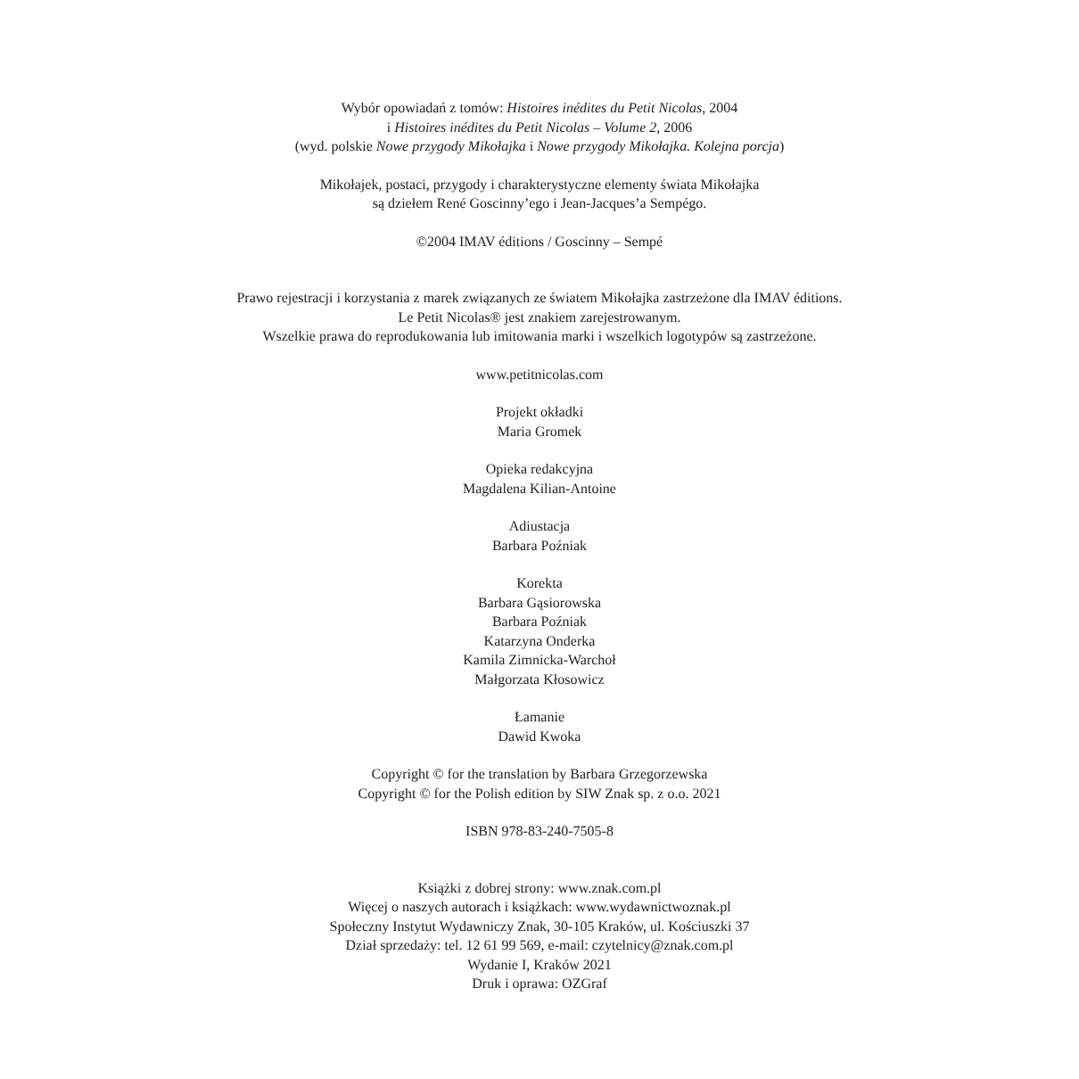Wybór opowiadań z tomów: Histoires inédites du Petit Nicolas, 2004
i Histoires inédites du Petit Nicolas – Volume 2, 2006
(wyd. polskie Nowe przygody Mikołajka i Nowe przygody Mikołajka. Kolejna porcja)
Mikołajek, postaci, przygody i charakterystyczne elementy świata Mikołajka
są dziełem René Goscinny’ego i Jean-Jacques’a Sempégo.
©2004 IMAV éditions / Goscinny – Sempé
Prawo rejestracji i korzystania z marek związanych ze światem Mikołajka zastrzeżone dla IMAV éditions.
Le Petit Nicolas® jest znakiem zarejestrowanym.
Wszelkie prawa do reprodukowania lub imitowania marki i wszelkich logotypów są zastrzeżone.
www.petitnicolas.com
Projekt okładki
Maria Gromek
Opieka redakcyjna
Magdalena Kilian-Antoine
Adiustacja
Barbara Poźniak
Korekta
Barbara Gąsiorowska
Barbara Poźniak
Katarzyna Onderka
Kamila Zimnicka-Warchoł
Małgorzata Kłosowicz
Łamanie
Dawid Kwoka
Copyright © for the translation by Barbara Grzegorzewska
Copyright © for the Polish edition by SIW Znak sp. z o.o. 2021
ISBN 978-83-240-7505-8
Książki z dobrej strony: www.znak.com.pl
Więcej o naszych autorach i książkach: www.wydawnictwoznak.pl
Społeczny Instytut Wydawniczy Znak, 30-105 Kraków, ul. Kościuszki 37
Dział sprzedaży: tel. 12 61 99 569, e-mail: czytelnicy@znak.com.pl
Wydanie I, Kraków 2021
Druk i oprawa: OZGraf